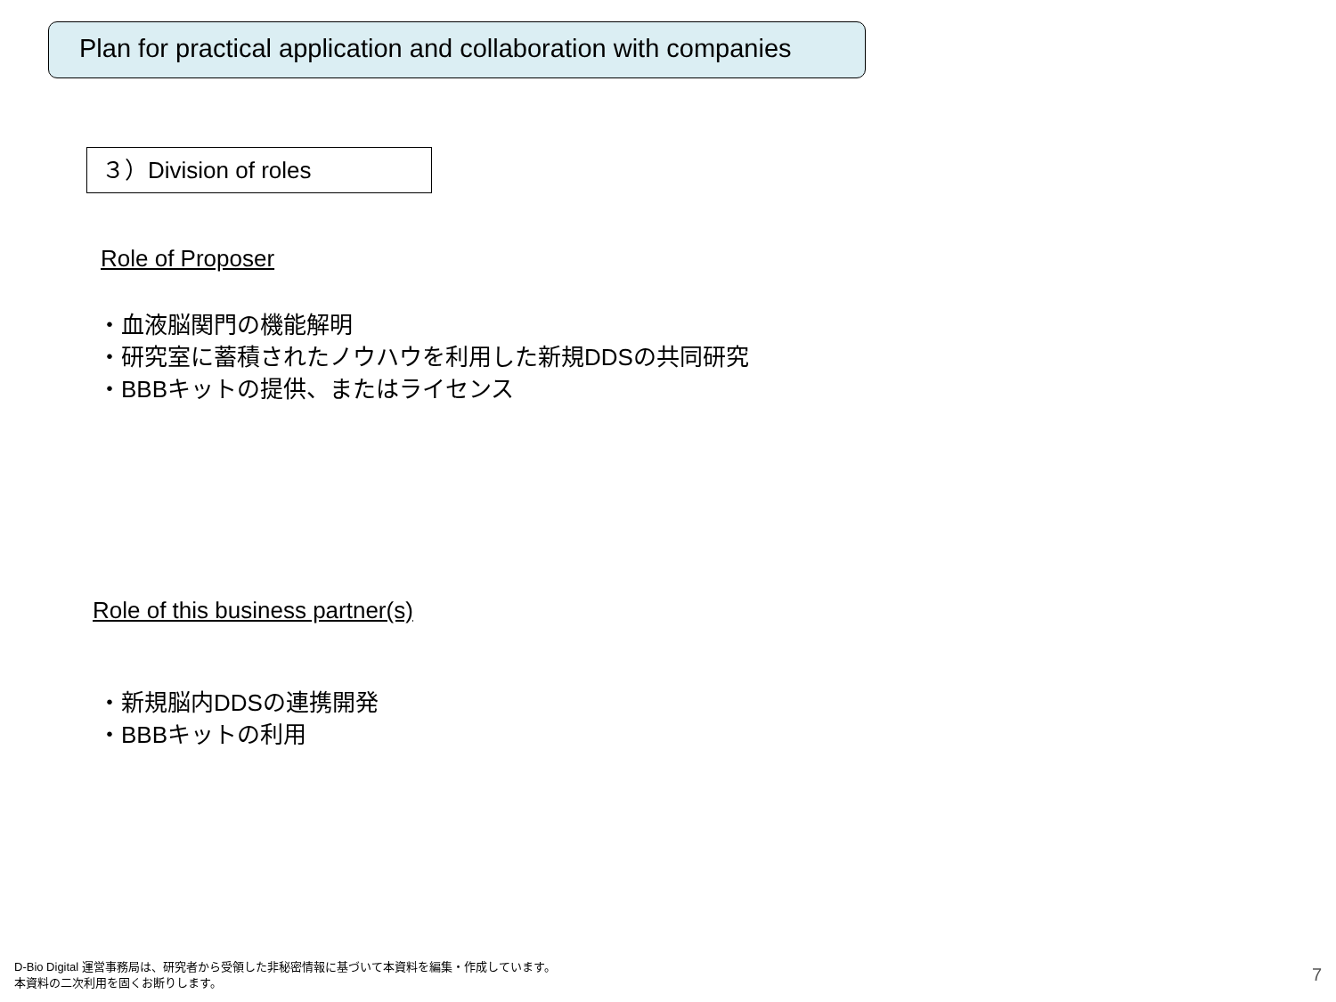Plan for practical application and collaboration with companies
３）Division of roles
Role of Proposer
・血液脳関門の機能解明
・研究室に蓄積されたノウハウを利用した新規DDSの共同研究
・BBBキットの提供、またはライセンス
Role of this business partner(s)
・新規脳内DDSの連携開発
・BBBキットの利用
D-Bio Digital 運営事務局は、研究者から受領した非秘密情報に基づいて本資料を編集・作成しています。
本資料の二次利用を固くお断りします。
7